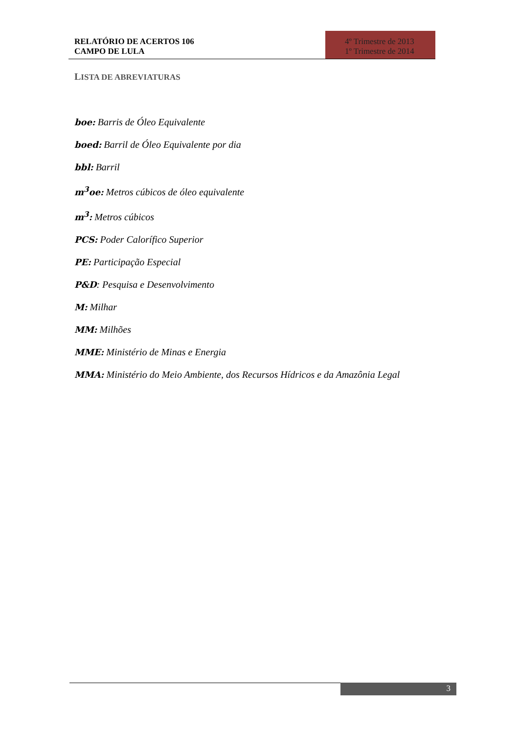RELATÓRIO DE ACERTOS 106
CAMPO DE LULA
4º Trimestre de 2013
1º Trimestre de 2014
LISTA DE ABREVIATURAS
boe: Barris de Óleo Equivalente
boed: Barril de Óleo Equivalente por dia
bbl: Barril
m<sup>3</sup>oe: Metros cúbicos de óleo equivalente
m<sup>3</sup>: Metros cúbicos
PCS: Poder Calorífico Superior
PE: Participação Especial
P&D: Pesquisa e Desenvolvimento
M: Milhar
MM: Milhões
MME: Ministério de Minas e Energia
MMA: Ministério do Meio Ambiente, dos Recursos Hídricos e da Amazônia Legal
3